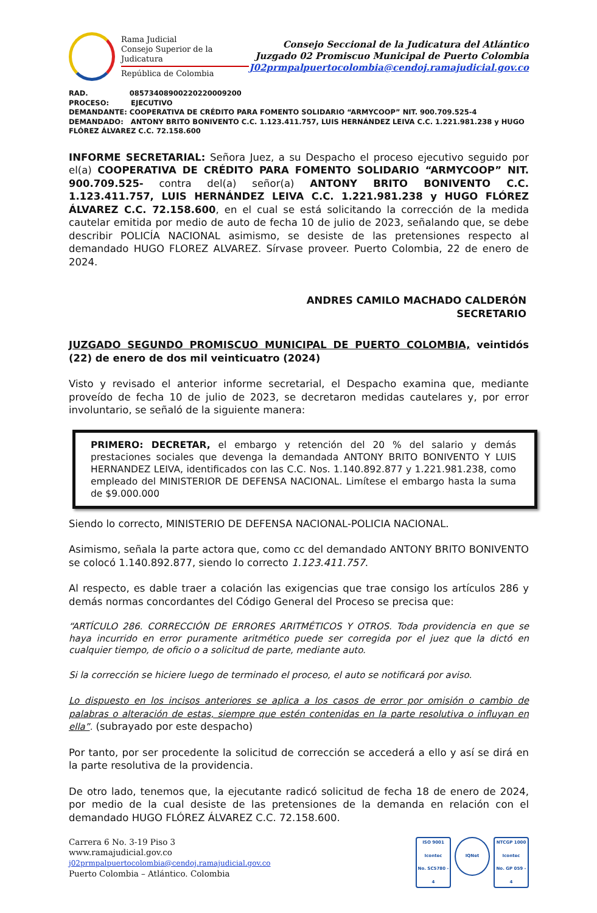Rama Judicial
Consejo Superior de la Judicatura
República de Colombia
Consejo Seccional de la Judicatura del Atlántico
Juzgado 02 Promiscuo Municipal de Puerto Colombia
J02prmpalpuertocolombia@cendoj.ramajudicial.gov.co
RAD. 08573408900220220009200
PROCESO: EJECUTIVO
DEMANDANTE: COOPERATIVA DE CRÉDITO PARA FOMENTO SOLIDARIO “ARMYCOOP” NIT. 900.709.525-4
DEMANDADO: ANTONY BRITO BONIVENTO C.C. 1.123.411.757, LUIS HERNÁNDEZ LEIVA C.C. 1.221.981.238 y HUGO FLÓREZ ÁLVAREZ C.C. 72.158.600
INFORME SECRETARIAL: Señora Juez, a su Despacho el proceso ejecutivo seguido por el(a) COOPERATIVA DE CRÉDITO PARA FOMENTO SOLIDARIO “ARMYCOOP” NIT. 900.709.525- contra del(a) señor(a) ANTONY BRITO BONIVENTO C.C. 1.123.411.757, LUIS HERNÁNDEZ LEIVA C.C. 1.221.981.238 y HUGO FLÓREZ ÁLVAREZ C.C. 72.158.600, en el cual se está solicitando la corrección de la medida cautelar emitida por medio de auto de fecha 10 de julio de 2023, señalando que, se debe describir POLICÍA NACIONAL asimismo, se desiste de las pretensiones respecto al demandado HUGO FLOREZ ALVAREZ. Sírvase proveer. Puerto Colombia, 22 de enero de 2024.
ANDRES CAMILO MACHADO CALDERÓN
SECRETARIO
JUZGADO SEGUNDO PROMISCUO MUNICIPAL DE PUERTO COLOMBIA, veintidós (22) de enero de dos mil veinticuatro (2024)
Visto y revisado el anterior informe secretarial, el Despacho examina que, mediante proveído de fecha 10 de julio de 2023, se decretaron medidas cautelares y, por error involuntario, se señaló de la siguiente manera:
PRIMERO: DECRETAR, el embargo y retención del 20 % del salario y demás prestaciones sociales que devenga la demandada ANTONY BRITO BONIVENTO Y LUIS HERNANDEZ LEIVA, identificados con las C.C. Nos. 1.140.892.877 y 1.221.981.238, como empleado del MINISTERIOR DE DEFENSA NACIONAL. Limítese el embargo hasta la suma de $9.000.000
Siendo lo correcto, MINISTERIO DE DEFENSA NACIONAL-POLICIA NACIONAL.
Asimismo, señala la parte actora que, como cc del demandado ANTONY BRITO BONIVENTO se colocó 1.140.892.877, siendo lo correcto 1.123.411.757.
Al respecto, es dable traer a colación las exigencias que trae consigo los artículos 286 y demás normas concordantes del Código General del Proceso se precisa que:
“ARTÍCULO 286. CORRECCIÓN DE ERRORES ARITMÉTICOS Y OTROS. Toda providencia en que se haya incurrido en error puramente aritmético puede ser corregida por el juez que la dictó en cualquier tiempo, de oficio o a solicitud de parte, mediante auto.
Si la corrección se hiciere luego de terminado el proceso, el auto se notificará por aviso.
Lo dispuesto en los incisos anteriores se aplica a los casos de error por omisión o cambio de palabras o alteración de estas, siempre que estén contenidas en la parte resolutiva o influyan en ella”. (subrayado por este despacho)
Por tanto, por ser procedente la solicitud de corrección se accederá a ello y así se dirá en la parte resolutiva de la providencia.
De otro lado, tenemos que, la ejecutante radicó solicitud de fecha 18 de enero de 2024, por medio de la cual desiste de las pretensiones de la demanda en relación con el demandado HUGO FLÓREZ ÁLVAREZ C.C. 72.158.600.
Carrera 6 No. 3-19 Piso 3
www.ramajudicial.gov.co
j02prmpalpuertocolombia@cendoj.ramajudicial.gov.co
Puerto Colombia – Atlántico. Colombia
ISO 9001
Icontec
No. SC5780 - 4
IQNet
NTCGP 1000
Icontec
No. GP 059 - 4